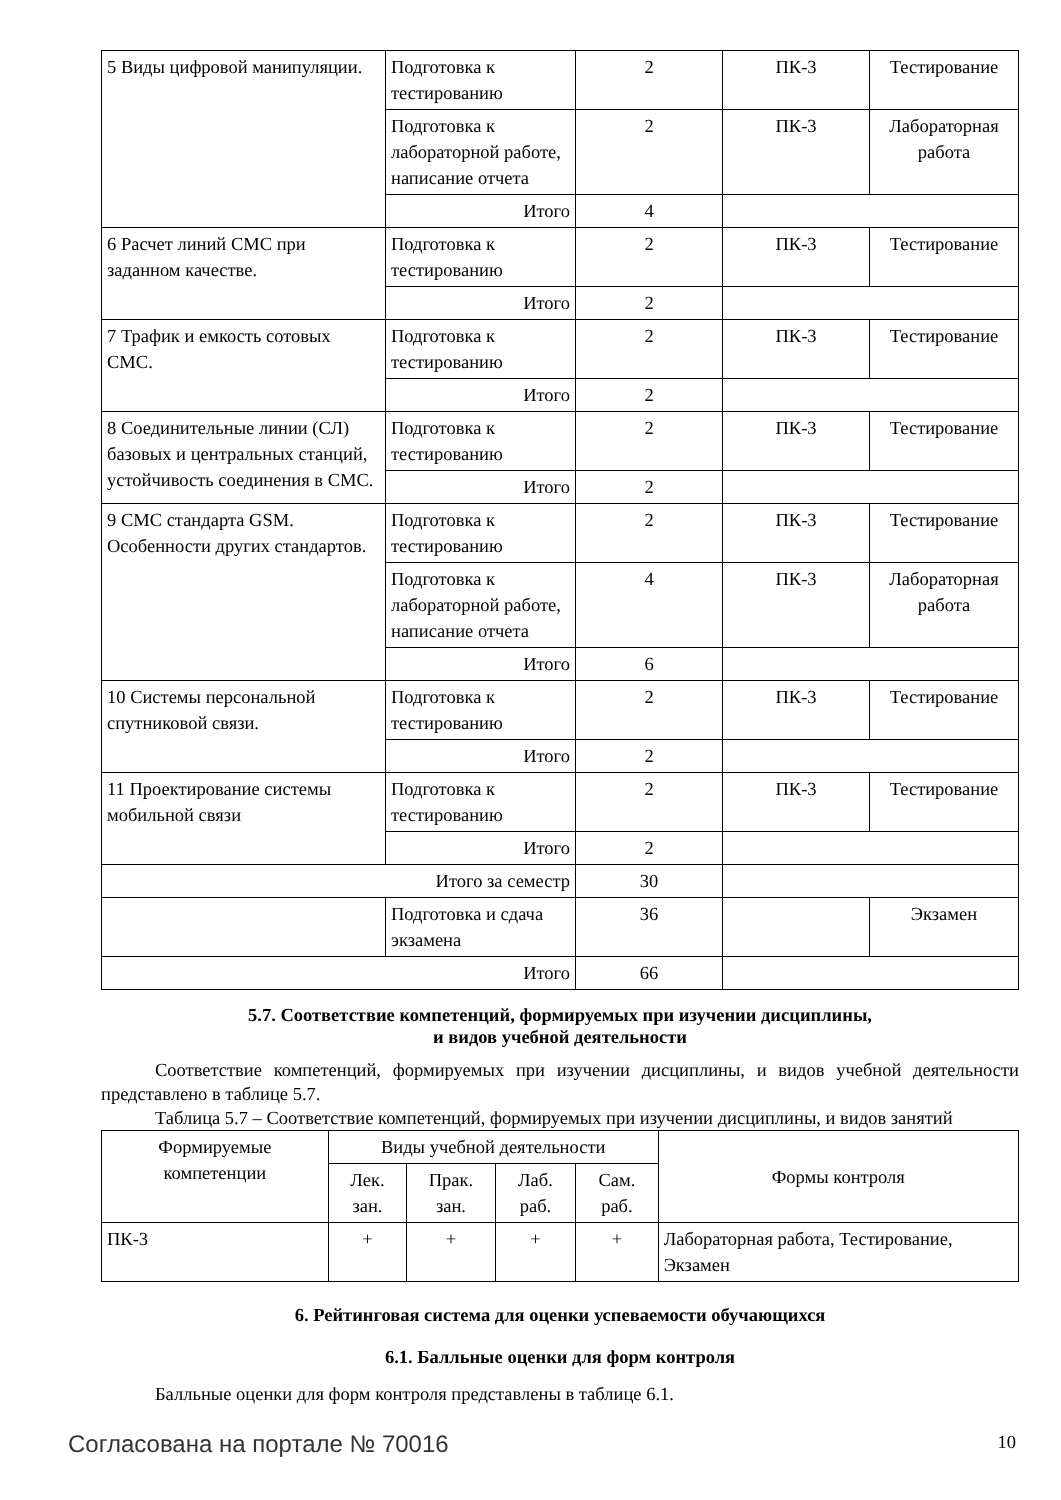| 5 Виды цифровой манипуляции. | Подготовка к тестированию | 2 | ПК-3 | Тестирование |
| | Подготовка к лабораторной работе, написание отчета | 2 | ПК-3 | Лабораторная работа |
| | Итого | 4 | | |
| 6 Расчет линий СМС при заданном качестве. | Подготовка к тестированию | 2 | ПК-3 | Тестирование |
| | Итого | 2 | | |
| 7 Трафик и емкость сотовых СМС. | Подготовка к тестированию | 2 | ПК-3 | Тестирование |
| | Итого | 2 | | |
| 8 Соединительные линии (СЛ) базовых и центральных станций, устойчивость соединения в СМС. | Подготовка к тестированию | 2 | ПК-3 | Тестирование |
| | Итого | 2 | | |
| 9 СМС стандарта GSM. Особенности других стандартов. | Подготовка к тестированию | 2 | ПК-3 | Тестирование |
| | Подготовка к лабораторной работе, написание отчета | 4 | ПК-3 | Лабораторная работа |
| | Итого | 6 | | |
| 10 Системы персональной спутниковой связи. | Подготовка к тестированию | 2 | ПК-3 | Тестирование |
| | Итого | 2 | | |
| 11 Проектирование системы мобильной связи | Подготовка к тестированию | 2 | ПК-3 | Тестирование |
| | Итого | 2 | | |
| Итого за семестр | | 30 | | |
| | Подготовка и сдача экзамена | 36 | | Экзамен |
| Итого | | 66 | | |
5.7. Соответствие компетенций, формируемых при изучении дисциплины,
и видов учебной деятельности
Соответствие компетенций, формируемых при изучении дисциплины, и видов учебной деятельности представлено в таблице 5.7.
Таблица 5.7 – Соответствие компетенций, формируемых при изучении дисциплины, и видов занятий
| Формируемые компетенции | Виды учебной деятельности | | | | Формы контроля |
| --- | --- | --- | --- | --- | --- |
| | Лек. зан. | Прак. зан. | Лаб. раб. | Сам. раб. | |
| ПК-3 | + | + | + | + | Лабораторная работа, Тестирование, Экзамен |
6. Рейтинговая система для оценки успеваемости обучающихся
6.1. Балльные оценки для форм контроля
Балльные оценки для форм контроля представлены в таблице 6.1.
Согласована на портале № 70016 10